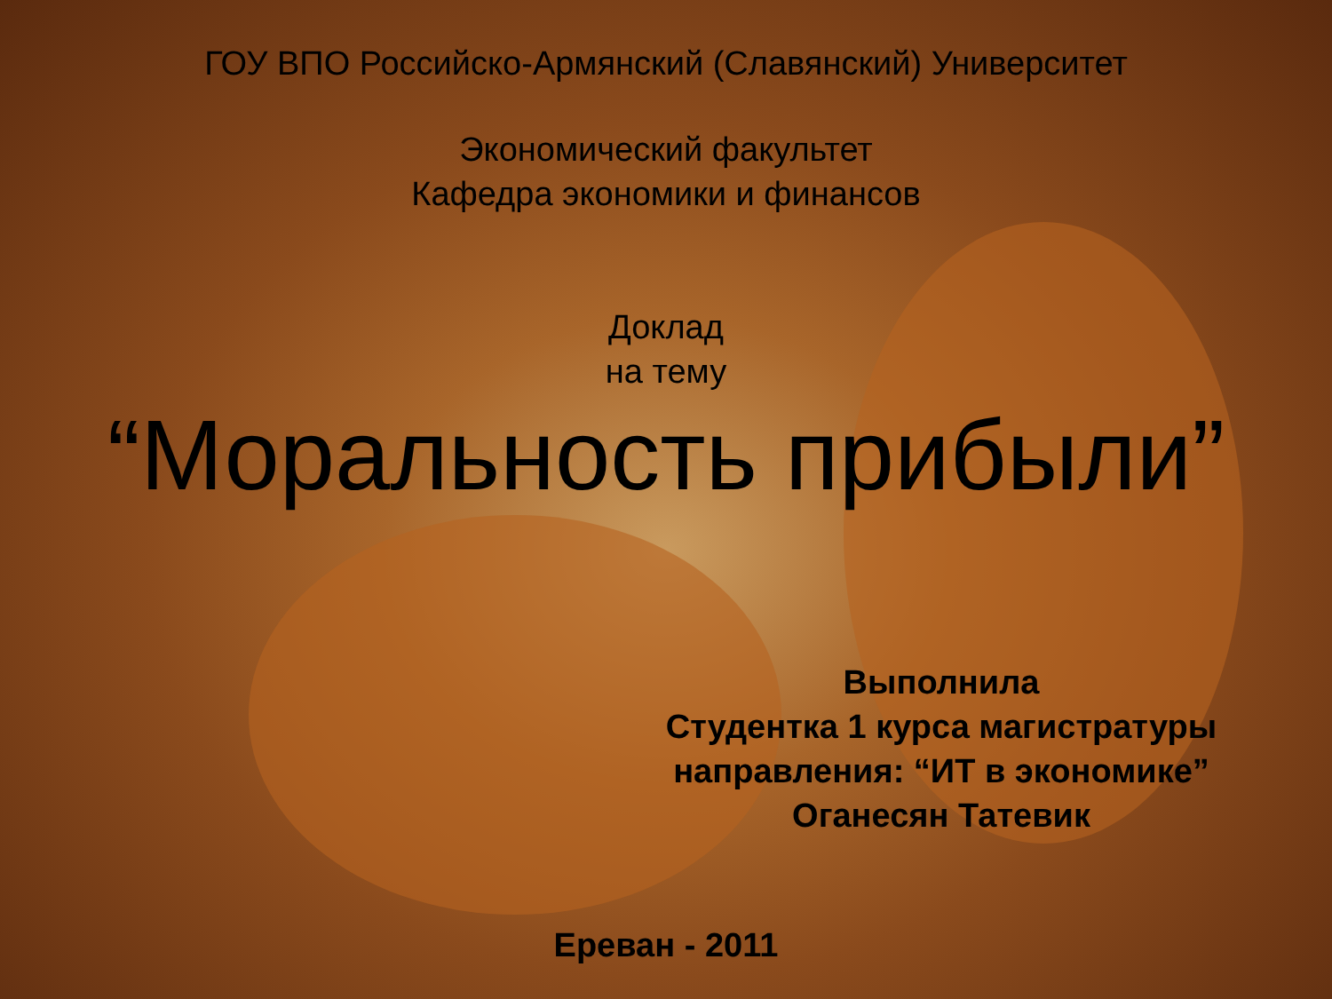ГОУ ВПО Российско-Армянский (Славянский) Университет
Экономический факультет
Кафедра экономики и финансов
Доклад
на тему
“Моральность прибыли”
Выполнила
Студентка 1 курса магистратуры
направления: “ИТ в экономике”
Оганесян Татевик
Ереван - 2011